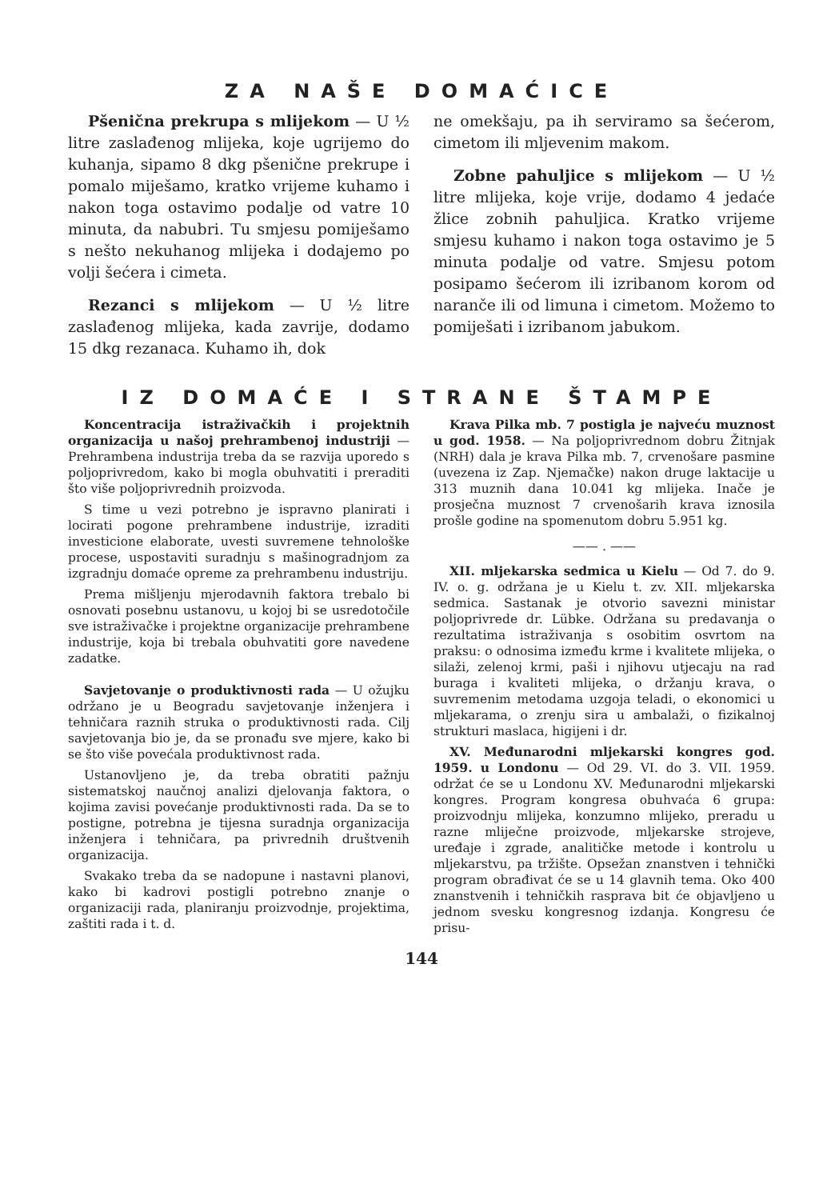ZA NAŠE DOMAĆICE
Pšenična prekrupa s mlijekom — U ½ litre zaslađenog mlijeka, koje ugrijemo do kuhanja, sipamo 8 dkg pšenične prekrupe i pomalo miješamo, kratko vrijeme kuhamo i nakon toga ostavimo podalje od vatre 10 minuta, da nabubri. Tu smjesu pomiješamo s nešto nekuhanog mlijeka i dodajemo po volji šećera i cimeta.
Rezanci s mlijekom — U ½ litre zaslađenog mlijeka, kada zavrije, dodamo 15 dkg rezanaca. Kuhamo ih, dok
ne omekšaju, pa ih serviramo sa šećerom, cimetom ili mljevenim makom.
Zobne pahuljice s mlijekom — U ½ litre mlijeka, koje vrije, dodamo 4 jedaće žlice zobnih pahuljica. Kratko vrijeme smjesu kuhamo i nakon toga ostavimo je 5 minuta podalje od vatre. Smjesu potom posipamo šećerom ili izribanom korom od naranče ili od limuna i cimetom. Možemo to pomiješati i izribanom jabukom.
IZ DOMAĆE I STRANE ŠTAMPE
Koncentracija istraživačkih i projektnih organizacija u našoj prehrambenoj industriji — Prehrambena industrija treba da se razvija uporedo s poljoprivredom, kako bi mogla obuhvatiti i preraditi što više poljoprivrednih proizvoda.
S time u vezi potrebno je ispravno planirati i locirati pogone prehrambene industrije, izraditi investicione elaborate, uvesti suvremene tehnološke procese, uspostaviti suradnju s mašinogradnjom za izgradnju domaće opreme za prehrambenu industriju.
Prema mišljenju mjerodavnih faktora trebalo bi osnovati posebnu ustanovu, u kojoj bi se usredotočile sve istraživačke i projektne organizacije prehrambene industrije, koja bi trebala obuhvatiti gore navedene zadatke.
Savjetovanje o produktivnosti rada — U ožujku održano je u Beogradu savjetovanje inženjera i tehničara raznih struka o produktivnosti rada. Cilj savjetovanja bio je, da se pronađu sve mjere, kako bi se što više povećala produktivnost rada.
Ustanovljeno je, da treba obratiti pažnju sistematskoj naučnoj analizi djelovanja faktora, o kojima zavisi povećanje produktivnosti rada. Da se to postigne, potrebna je tijesna suradnja organizacija inženjera i tehničara, pa privrednih društvenih organizacija.
Svakako treba da se nadopune i nastavni planovi, kako bi kadrovi postigli potrebno znanje o organizaciji rada, planiranju proizvodnje, projektima, zaštiti rada i t. d.
Krava Pilka mb. 7 postigla je najveću muznost u god. 1958. — Na poljoprivrednom dobru Žitnjak (NRH) dala je krava Pilka mb. 7, crvenošare pasmine (uvezena iz Zap. Njemačke) nakon druge laktacije u 313 muznih dana 10.041 kg mlijeka. Inače je prosječna muznost 7 crvenošarih krava iznosila prošle godine na spomenutom dobru 5.951 kg.
—— . ——
XII. mljekarska sedmica u Kielu — Od 7. do 9. IV. o. g. održana je u Kielu t. zv. XII. mljekarska sedmica. Sastanak je otvorio savezni ministar poljoprivrede dr. Lübke. Održana su predavanja o rezultatima istraživanja s osobitim osvrtom na praksu: o odnosima između krme i kvalitete mlijeka, o silaži, zelenoj krmi, paši i njihovu utjecaju na rad buraga i kvaliteti mlijeka, o držanju krava, o suvremenim metodama uzgoja teladi, o ekonomici u mljekarama, o zrenju sira u ambalaži, o fizikalnoj strukturi maslaca, higijeni i dr.
XV. Međunarodni mljekarski kongres god. 1959. u Londonu — Od 29. VI. do 3. VII. 1959. održat će se u Londonu XV. Međunarodni mljekarski kongres. Program kongresa obuhvaća 6 grupa: proizvodnju mlijeka, konzumno mlijeko, preradu u razne mliječne proizvode, mljekarske strojeve, uređaje i zgrade, analitičke metode i kontrolu u mljekarstvu, pa tržište. Opsežan znanstven i tehnički program obrađivat će se u 14 glavnih tema. Oko 400 znanstvenih i tehničkih rasprava bit će objavljeno u jednom svesku kongresnog izdanja. Kongresu će prisu-
144